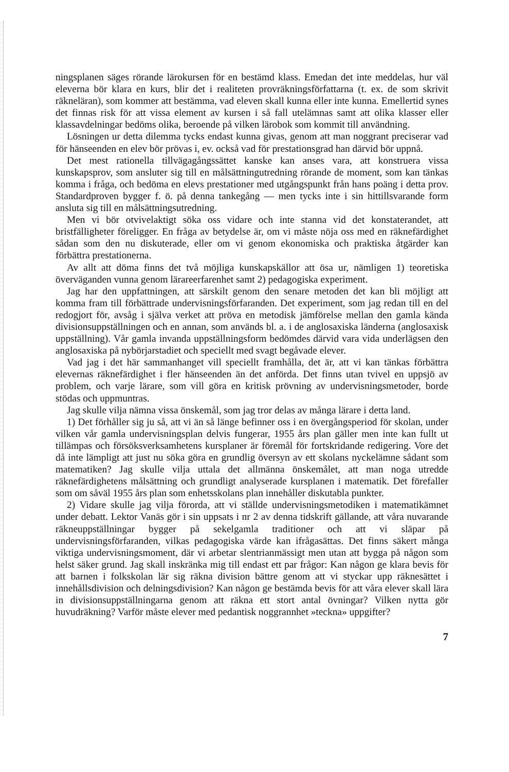ningsplanen säges rörande lärokursen för en bestämd klass. Emedan det inte meddelas, hur väl eleverna bör klara en kurs, blir det i realiteten provräkningsförfattarna (t. ex. de som skrivit räkneläran), som kommer att bestämma, vad eleven skall kunna eller inte kunna. Emellertid synes det finnas risk för att vissa element av kursen i så fall utelämnas samt att olika klasser eller klassavdelningar bedöms olika, beroende på vilken lärobok som kommit till användning.
Lösningen ur detta dilemma tycks endast kunna givas, genom att man noggrant preciserar vad för hänseenden en elev bör prövas i, ev. också vad för prestationsgrad han därvid bör uppnå.
Det mest rationella tillvägagångssättet kanske kan anses vara, att konstruera vissa kunskapsprov, som ansluter sig till en målsättningutredning rörande de moment, som kan tänkas komma i fråga, och bedöma en elevs prestationer med utgångspunkt från hans poäng i detta prov. Standardproven bygger f. ö. på denna tankegång — men tycks inte i sin hittillsvarande form ansluta sig till en målsättningsutredning.
Men vi bör otvivelaktigt söka oss vidare och inte stanna vid det konstaterandet, att bristfälligheter föreligger. En fråga av betydelse är, om vi måste nöja oss med en räknefärdighet sådan som den nu diskuterade, eller om vi genom ekonomiska och praktiska åtgärder kan förbättra prestationerna.
Av allt att döma finns det två möjliga kunskapskällor att ösa ur, nämligen 1) teoretiska överväganden vunna genom lärareerfarenhet samt 2) pedagogiska experiment.
Jag har den uppfattningen, att särskilt genom den senare metoden det kan bli möjligt att komma fram till förbättrade undervisningsförfaranden. Det experiment, som jag redan till en del redogjort för, avsåg i själva verket att pröva en metodisk jämförelse mellan den gamla kända divisionsuppställningen och en annan, som används bl. a. i de anglosaxiska länderna (anglosaxisk uppställning). Vår gamla invanda uppställningsform bedömdes därvid vara vida underlägsen den anglosaxiska på nybörjarstadiet och speciellt med svagt begåvade elever.
Vad jag i det här sammanhanget vill speciellt framhålla, det är, att vi kan tänkas förbättra elevernas räknefärdighet i fler hänseenden än det anförda. Det finns utan tvivel en uppsjö av problem, och varje lärare, som vill göra en kritisk prövning av undervisningsmetoder, borde stödas och uppmuntras.
Jag skulle vilja nämna vissa önskemål, som jag tror delas av många lärare i detta land.
1) Det förhåller sig ju så, att vi än så länge befinner oss i en övergångsperiod för skolan, under vilken vår gamla undervisningsplan delvis fungerar, 1955 års plan gäller men inte kan fullt ut tillämpas och försöksverksamhetens kursplaner är föremål för fortskridande redigering. Vore det då inte lämpligt att just nu söka göra en grundlig översyn av ett skolans nyckelämne sådant som matematiken? Jag skulle vilja uttala det allmänna önskemålet, att man noga utredde räknefärdighetens målsättning och grundligt analyserade kursplanen i matematik. Det förefaller som om såväl 1955 års plan som enhetsskolans plan innehåller diskutabla punkter.
2) Vidare skulle jag vilja förorda, att vi ställde undervisningsmetodiken i matematikämnet under debatt. Lektor Vanäs gör i sin uppsats i nr 2 av denna tidskrift gällande, att våra nuvarande räkneuppställningar bygger på sekelgamla traditioner och att vi släpar på undervisningsförfaranden, vilkas pedagogiska värde kan ifrågasättas. Det finns säkert många viktiga undervisningsmoment, där vi arbetar slentrianmässigt men utan att bygga på någon som helst säker grund. Jag skall inskränka mig till endast ett par frågor: Kan någon ge klara bevis för att barnen i folkskolan lär sig räkna division bättre genom att vi styckar upp räknesättet i innehållsdivision och delningsdivision? Kan någon ge bestämda bevis för att våra elever skall lära in divisionsuppställningarna genom att räkna ett stort antal övningar? Vilken nytta gör huvudräkning? Varför måste elever med pedantisk noggrannhet »teckna» uppgifter?
7